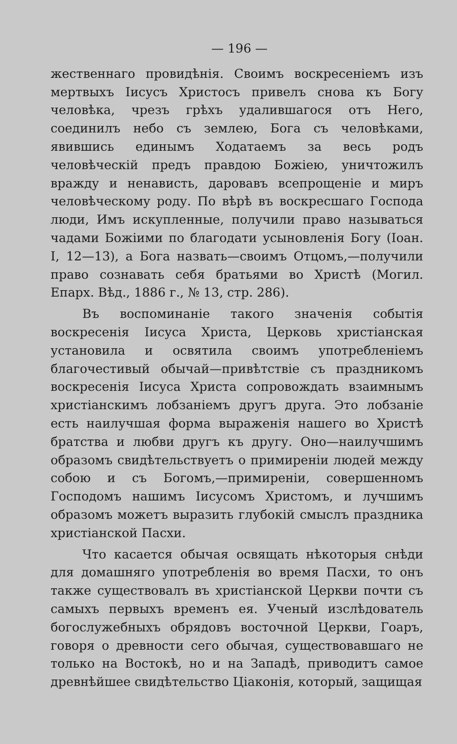— 196 —
жественнаго провидѣнія. Своимъ воскресеніемъ изъ мертвыхъ Іисусъ Христосъ привелъ снова къ Богу человѣка, чрезъ грѣхъ удалившагося отъ Него, соединилъ небо съ землею, Бога съ человѣками, явившись единымъ Ходатаемъ за весь родъ человѣческій предъ правдою Божіею, уничтожилъ вражду и ненависть, даровавъ всепрощеніе и миръ человѣческому роду. По вѣрѣ въ воскресшаго Господа люди, Имъ искупленные, получили право называться чадами Божіими по благодати усыновленія Богу (Іоан. I, 12—13), а Бога назвать—своимъ Отцомъ,—получили право сознавать себя братьями во Христѣ (Могил. Епарх. Вѣд., 1886 г., № 13, стр. 286).
Въ воспоминаніе такого значенія событія воскресенія Іисуса Христа, Церковь христіанская установила и освятила своимъ употребленіемъ благочестивый обычай—привѣтствіе съ праздникомъ воскресенія Іисуса Христа сопровождать взаимнымъ христіанскимъ лобзаніемъ другъ друга. Это лобзаніе есть наилучшая форма выраженія нашего во Христѣ братства и любви другъ къ другу. Оно—наилучшимъ образомъ свидѣтельствуетъ о примиреніи людей между собою и съ Богомъ,—примиреніи, совершенномъ Господомъ нашимъ Іисусомъ Христомъ, и лучшимъ образомъ можетъ выразить глубокій смыслъ праздника христіанской Пасхи.
Что касается обычая освящать нѣкоторыя снѣди для домашняго употребленія во время Пасхи, то онъ также существовалъ въ христіанской Церкви почти съ самыхъ первыхъ временъ ея. Ученый изслѣдователь богослужебныхъ обрядовъ восточной Церкви, Гоаръ, говоря о древности сего обычая, существовавшаго не только на Востокѣ, но и на Западѣ, приводитъ самое древнѣйшее свидѣтельство Ціаконія, который, защищая